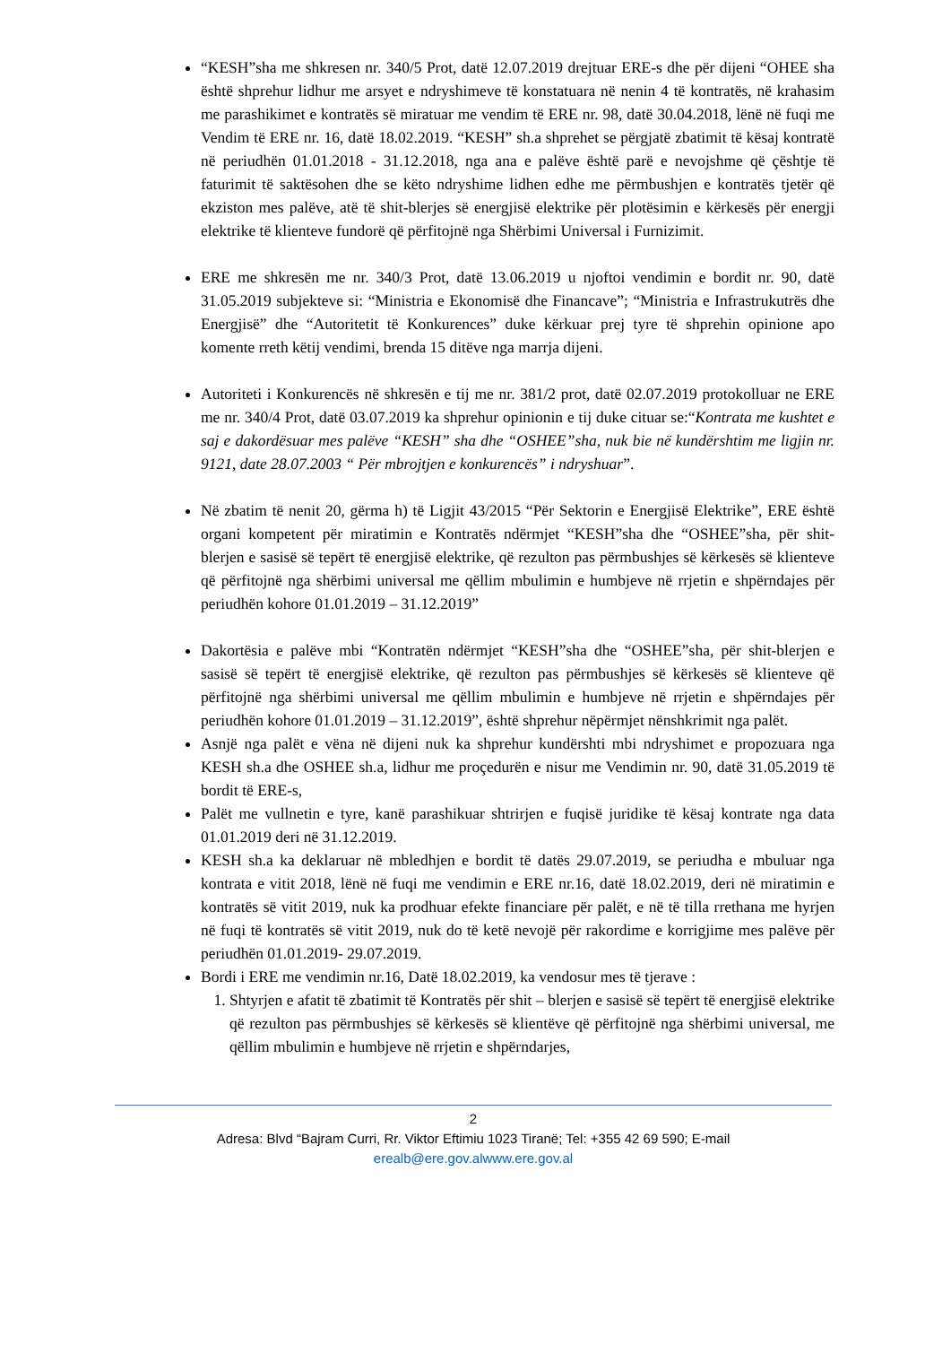“KESH”sha me shkresen nr. 340/5 Prot, datë 12.07.2019 drejtuar ERE-s dhe për dijeni “OHEE sha është shprehur lidhur me arsyet e ndryshimeve të konstatuara në nenin 4 të kontratës, në krahasim me parashikimet e kontratës së miratuar me vendim të ERE nr. 98, datë 30.04.2018, lënë në fuqi me Vendim të ERE nr. 16, datë 18.02.2019. “KESH” sh.a shprehet se përgjatë zbatimit të kësaj kontratë në periudhën 01.01.2018 - 31.12.2018, nga ana e palëve është parë e nevojshme që çështje të faturimit të saktësohen dhe se këto ndryshime lidhen edhe me përmbushjen e kontratës tjetër që ekziston mes palëve, atë të shit-blerjes së energjisë elektrike për plotësimin e kërkesës për energji elektrike të klienteve fundorë që përfitojnë nga Shërbimi Universal i Furnizimit.
ERE me shkresën me nr. 340/3 Prot, datë 13.06.2019 u njoftoi vendimin e bordit nr. 90, datë 31.05.2019 subjekteve si: “Ministria e Ekonomisë dhe Financave”; “Ministria e Infrastrukutrës dhe Energjisë” dhe “Autoritetit të Konkurences” duke kërkuar prej tyre të shprehin opinione apo komente rreth këtij vendimi, brenda 15 ditëve nga marrja dijeni.
Autoriteti i Konkurencës në shkresën e tij me nr. 381/2 prot, datë 02.07.2019 protokolluar ne ERE me nr. 340/4 Prot, datë 03.07.2019 ka shprehur opinionin e tij duke cituar se:“Kontrata me kushtet e saj e dakordësuar mes palëve “KESH” sha dhe “OSHEE”sha, nuk bie në kundërshtim me ligjin nr. 9121, date 28.07.2003 “ Për mbrojtjen e konkurencës” i ndryshuar”.
Në zbatim të nenit 20, gërma h) të Ligjit 43/2015 “Për Sektorin e Energjisë Elektrike”, ERE është organi kompetent për miratimin e Kontratës ndërmjet “KESH”sha dhe “OSHEE”sha, për shit-blerjen e sasisë së tepërt të energjisë elektrike, që rezulton pas përmbushjes së kërkesës së klienteve që përfitojnë nga shërbimi universal me qëllim mbulimin e humbjeve në rrjetin e shpërndajes për periudhën kohore 01.01.2019 – 31.12.2019”
Dakortësia e palëve mbi “Kontratën ndërmjet “KESH”sha dhe “OSHEE”sha, për shit-blerjen e sasisë së tepërt të energjisë elektrike, që rezulton pas përmbushjes së kërkesës së klienteve që përfitojnë nga shërbimi universal me qëllim mbulimin e humbjeve në rrjetin e shpërndajes për periudhën kohore 01.01.2019 – 31.12.2019”, është shprehur nëpërmjet nënshkrimit nga palët.
Asnjë nga palët e vëna në dijeni nuk ka shprehur kundërshti mbi ndryshimet e propozuara nga KESH sh.a dhe OSHEE sh.a, lidhur me proçedurën e nisur me Vendimin nr. 90, datë 31.05.2019 të bordit të ERE-s,
Palët me vullnetin e tyre, kanë parashikuar shtrirjen e fuqisë juridike të kësaj kontrate nga data 01.01.2019 deri në 31.12.2019.
KESH sh.a ka deklaruar në mbledhjen e bordit të datës 29.07.2019, se periudha e mbuluar nga kontrata e vitit 2018, lënë në fuqi me vendimin e ERE nr.16, datë 18.02.2019, deri në miratimin e kontratës së vitit 2019, nuk ka prodhuar efekte financiare për palët, e në të tilla rrethana me hyrjen në fuqi të kontratës së vitit 2019, nuk do të ketë nevojë për rakordime e korrigjime mes palëve për periudhën 01.01.2019- 29.07.2019.
Bordi i ERE me vendimin nr.16, Datë 18.02.2019, ka vendosur mes të tjerave :
1. Shtyrjen e afatit të zbatimit të Kontratës për shit – blerjen e sasisë së tepërt të energjisë elektrike që rezulton pas përmbushjes së kërkesës së klientëve që përfitojnë nga shërbimi universal, me qëllim mbulimin e humbjeve në rrjetin e shpërndarjes,
2
Adresa: Blvd “Bajram Curri, Rr. Viktor Eftimiu 1023 Tiranë; Tel: +355 42 69 590; E-mail
erealb@ere.gov.alwww.ere.gov.al